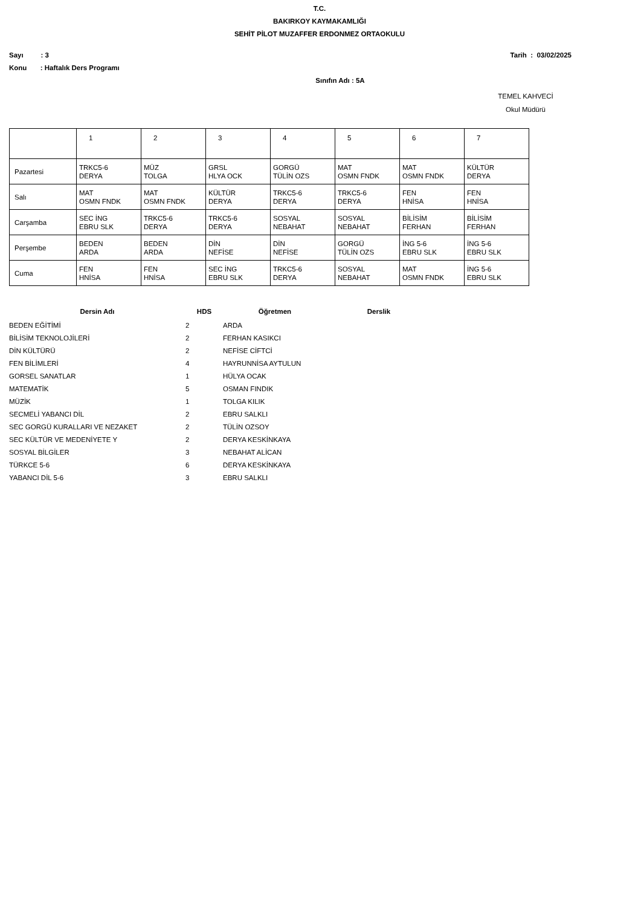T.C.
BAKIRKOY KAYMAKAMLIĞI
SEHİT PİLOT MUZAFFER ERDONMEZ ORTAOKULU
Sayı : 3 Tarih : 03/02/2025
Konu : Haftalık Ders Programı
Sınıfın Adı : 5A
TEMEL KAHVECİ
Okul Müdürü
| | 1 | 2 | 3 | 4 | 5 | 6 | 7 |
| Pazartesi | TRKC5-6 DERYA | MÜZ TOLGA | GRSL HLYA OCK | GORGÜ TÜLİN OZS | MAT OSMN FNDK | MAT OSMN FNDK | KÜLTÜR DERYA |
| Salı | MAT OSMN FNDK | MAT OSMN FNDK | KÜLTÜR DERYA | TRKC5-6 DERYA | TRKC5-6 DERYA | FEN HNİSA | FEN HNİSA |
| Carşamba | SEC İNG EBRU SLK | TRKC5-6 DERYA | TRKC5-6 DERYA | SOSYAL NEBAHAT | SOSYAL NEBAHAT | BİLİSİM FERHAN | BİLİSİM FERHAN |
| Perşembe | BEDEN ARDA | BEDEN ARDA | DİN NEFİSE | DİN NEFİSE | GORGÜ TÜLİN OZS | İNG 5-6 EBRU SLK | İNG 5-6 EBRU SLK |
| Cuma | FEN HNİSA | FEN HNİSA | SEC İNG EBRU SLK | TRKC5-6 DERYA | SOSYAL NEBAHAT | MAT OSMN FNDK | İNG 5-6 EBRU SLK |
| Dersin Adı | HDS | Öğretmen | Derslik |
| --- | --- | --- | --- |
| BEDEN EĞİTİMİ | 2 | ARDA | |
| BİLİSİM TEKNOLOJİLERİ | 2 | FERHAN KASIKCI | |
| DİN KÜLTÜRÜ | 2 | NEFİSE CİFTCİ | |
| FEN BİLİMLERİ | 4 | HAYRUNNİSA AYTULUN | |
| GORSEL SANATLAR | 1 | HÜLYA OCAK | |
| MATEMATİK | 5 | OSMAN FINDIK | |
| MÜZİK | 1 | TOLGA KILIK | |
| SECMELİ YABANCI DİL | 2 | EBRU SALKLI | |
| SEC GORGÜ KURALLARI VE NEZAKET | 2 | TÜLİN OZSOY | |
| SEC KÜLTÜR VE MEDENİYETE Y | 2 | DERYA KESKİNKAYA | |
| SOSYAL BİLGİLER | 3 | NEBAHAT ALİCAN | |
| TÜRKCE 5-6 | 6 | DERYA KESKİNKAYA | |
| YABANCI DİL 5-6 | 3 | EBRU SALKLI | |